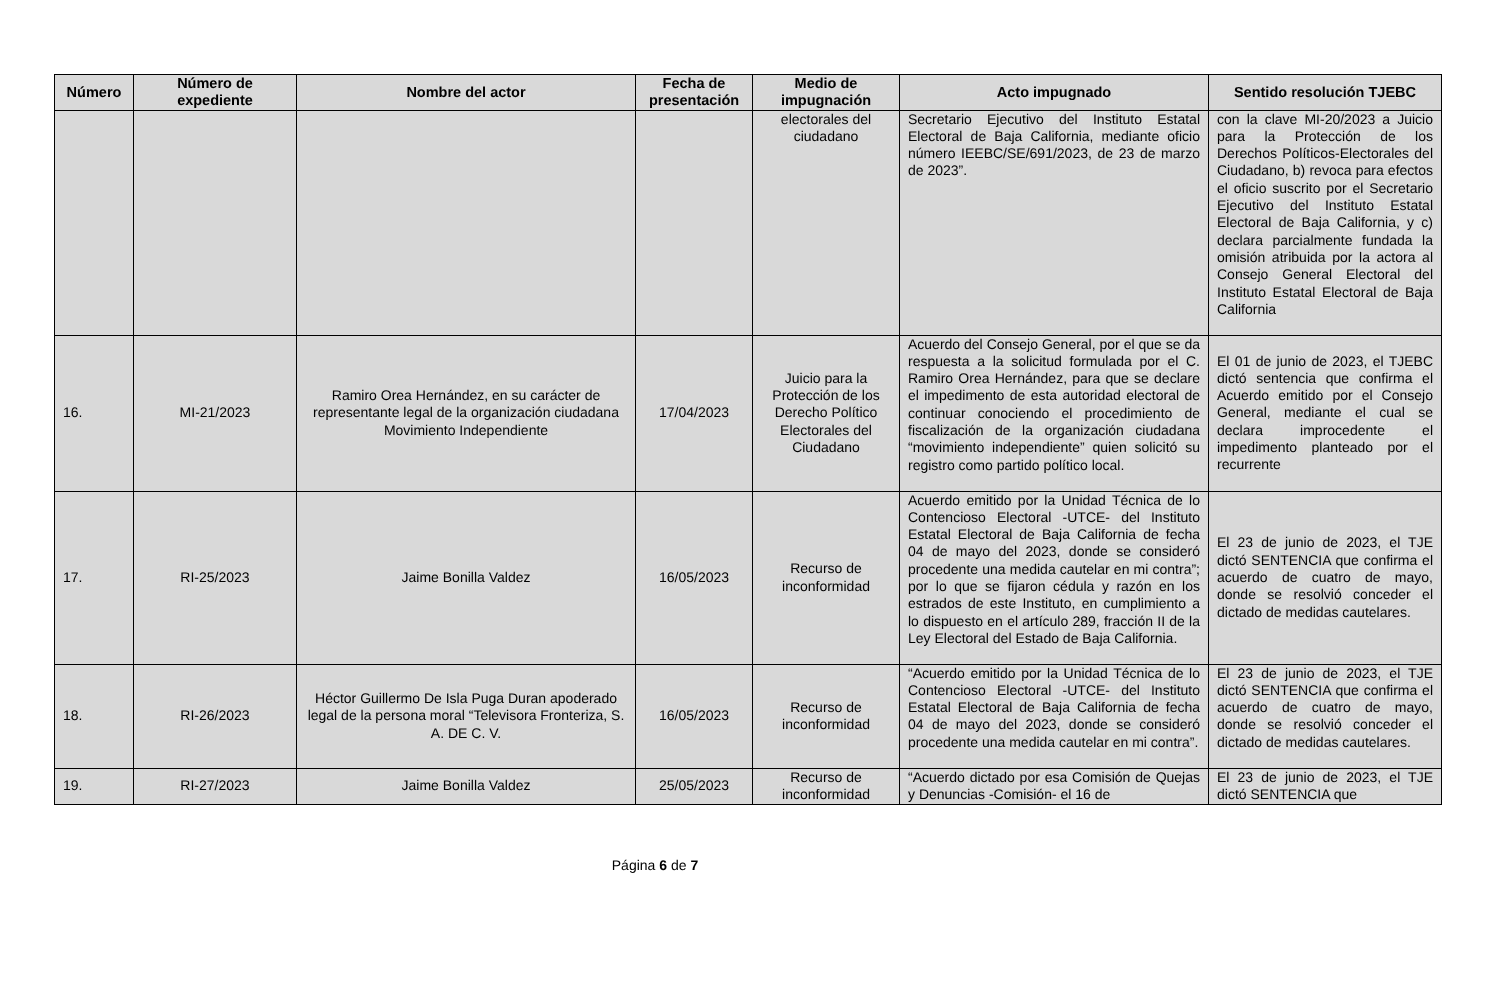| Número | Número de expediente | Nombre del actor | Fecha de presentación | Medio de impugnación | Acto impugnado | Sentido resolución TJEBC |
| --- | --- | --- | --- | --- | --- | --- |
| | | | | electorales del ciudadano | Secretario Ejecutivo del Instituto Estatal Electoral de Baja California, mediante oficio número IEEBC/SE/691/2023, de 23 de marzo de 2023”. | con la clave MI-20/2023 a Juicio para la Protección de los Derechos Políticos-Electorales del Ciudadano, b) revoca para efectos el oficio suscrito por el Secretario Ejecutivo del Instituto Estatal Electoral de Baja California, y c) declara parcialmente fundada la omisión atribuida por la actora al Consejo General Electoral del Instituto Estatal Electoral de Baja California |
| 16. | MI-21/2023 | Ramiro Orea Hernández, en su carácter de representante legal de la organización ciudadana Movimiento Independiente | 17/04/2023 | Juicio para la Protección de los Derecho Político Electorales del Ciudadano | Acuerdo del Consejo General, por el que se da respuesta a la solicitud formulada por el C. Ramiro Orea Hernández, para que se declare el impedimento de esta autoridad electoral de continuar conociendo el procedimiento de fiscalización de la organización ciudadana “movimiento independiente” quien solicitó su registro como partido político local. | El 01 de junio de 2023, el TJEBC dictó sentencia que confirma el Acuerdo emitido por el Consejo General, mediante el cual se declara improcedente el impedimento planteado por el recurrente |
| 17. | RI-25/2023 | Jaime Bonilla Valdez | 16/05/2023 | Recurso de inconformidad | Acuerdo emitido por la Unidad Técnica de lo Contencioso Electoral -UTCE- del Instituto Estatal Electoral de Baja California de fecha 04 de mayo del 2023, donde se consideró procedente una medida cautelar en mi contra”; por lo que se fijaron cédula y razón en los estrados de este Instituto, en cumplimiento a lo dispuesto en el artículo 289, fracción II de la Ley Electoral del Estado de Baja California. | El 23 de junio de 2023, el TJE dictó SENTENCIA que confirma el acuerdo de cuatro de mayo, donde se resolvió conceder el dictado de medidas cautelares. |
| 18. | RI-26/2023 | Héctor Guillermo De Isla Puga Duran apoderado legal de la persona moral “Televisora Fronteriza, S. A. DE C. V. | 16/05/2023 | Recurso de inconformidad | “Acuerdo emitido por la Unidad Técnica de lo Contencioso Electoral -UTCE- del Instituto Estatal Electoral de Baja California de fecha 04 de mayo del 2023, donde se consideró procedente una medida cautelar en mi contra”. | El 23 de junio de 2023, el TJE dictó SENTENCIA que confirma el acuerdo de cuatro de mayo, donde se resolvió conceder el dictado de medidas cautelares. |
| 19. | RI-27/2023 | Jaime Bonilla Valdez | 25/05/2023 | Recurso de inconformidad | “Acuerdo dictado por esa Comisión de Quejas y Denuncias -Comisión- el 16 de | El 23 de junio de 2023, el TJE dictó SENTENCIA que |
Página 6 de 7